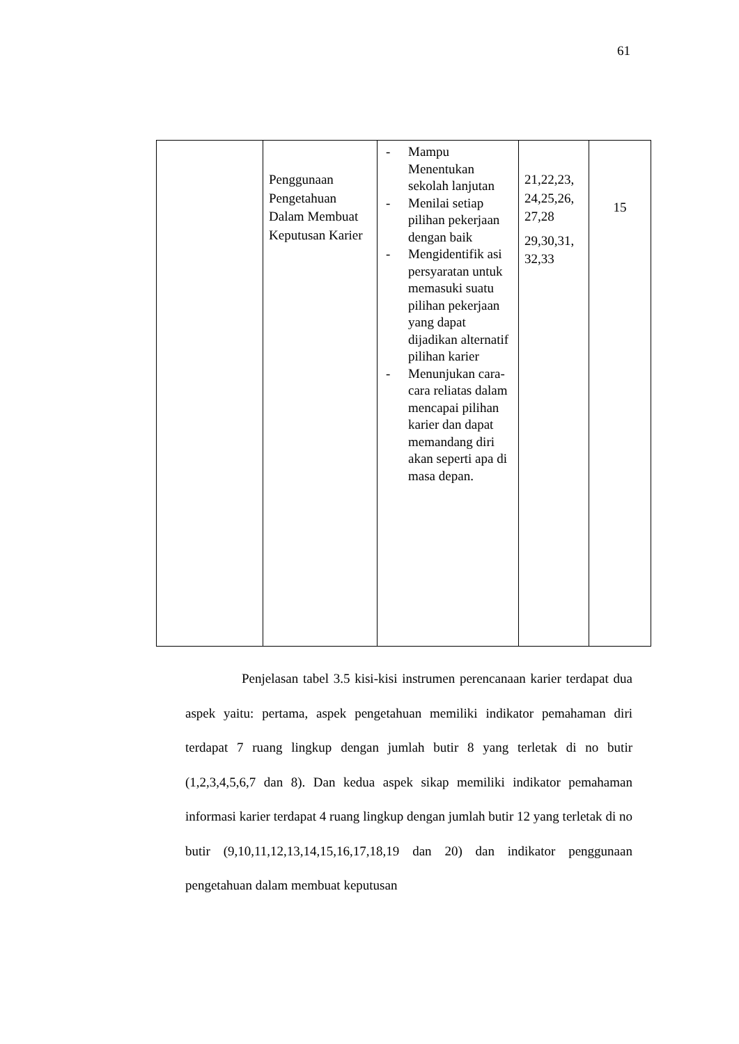61
| | Penggunaan Pengetahuan Dalam Membuat Keputusan Karier | - Mampu Menentukan sekolah lanjutan - Menilai setiap pilihan pekerjaan dengan baik - Mengidentifik asi persyaratan untuk memasuki suatu pilihan pekerjaan yang dapat dijadikan alternatif pilihan karier - Menunjukan cara-cara reliatas dalam mencapai pilihan karier dan dapat memandang diri akan seperti apa di masa depan. | 21,22,23, 24,25,26, 27,28 29,30,31, 32,33 | 15 |
Penjelasan tabel 3.5 kisi-kisi instrumen perencanaan karier terdapat dua aspek yaitu: pertama, aspek pengetahuan memiliki indikator pemahaman diri terdapat 7 ruang lingkup dengan jumlah butir 8 yang terletak di no butir (1,2,3,4,5,6,7 dan 8). Dan kedua aspek sikap memiliki indikator pemahaman informasi karier terdapat 4 ruang lingkup dengan jumlah butir 12 yang terletak di no butir (9,10,11,12,13,14,15,16,17,18,19 dan 20) dan indikator penggunaan pengetahuan dalam membuat keputusan